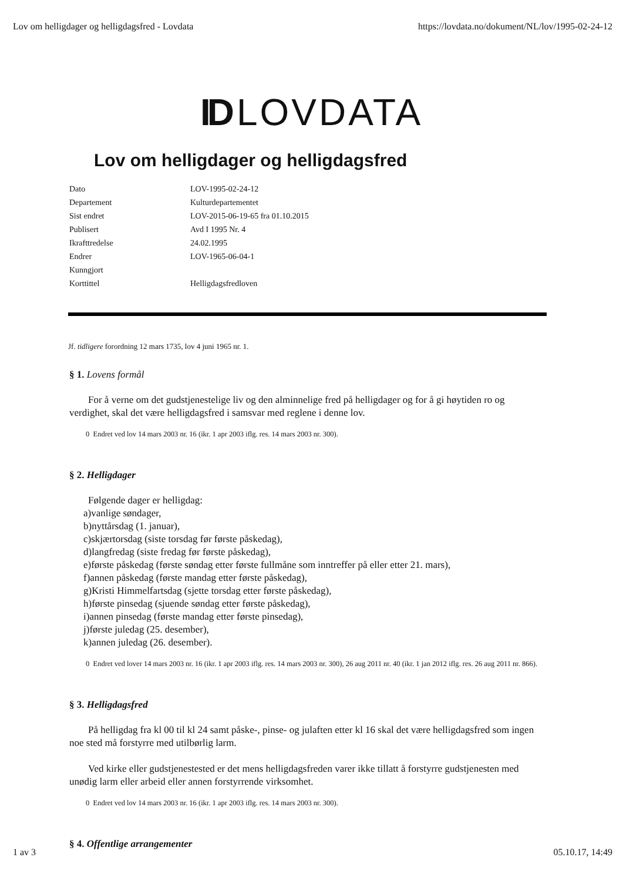Lov om helligdager og helligdagsfred - Lovdata https://lovdata.no/dokument/NL/lov/1995-02-24-12
ID LOVDATA
Lov om helligdager og helligdagsfred
| Dato | LOV-1995-02-24-12 |
| Departement | Kulturdepartementet |
| Sist endret | LOV-2015-06-19-65 fra 01.10.2015 |
| Publisert | Avd I 1995 Nr. 4 |
| Ikrafttredelse | 24.02.1995 |
| Endrer | LOV-1965-06-04-1 |
| Kunngjort | |
| Korttittel | Helligdagsfredloven |
Jf. tidligere forordning 12 mars 1735, lov 4 juni 1965 nr. 1.
§ 1. Lovens formål
For å verne om det gudstjenestelige liv og den alminnelige fred på helligdager og for å gi høytiden ro og verdighet, skal det være helligdagsfred i samsvar med reglene i denne lov.
0 Endret ved lov 14 mars 2003 nr. 16 (ikr. 1 apr 2003 iflg. res. 14 mars 2003 nr. 300).
§ 2. Helligdager
Følgende dager er helligdag:
a)vanlige søndager,
b)nyttårsdag (1. januar),
c)skjærtorsdag (siste torsdag før første påskedag),
d)langfredag (siste fredag før første påskedag),
e)første påskedag (første søndag etter første fullmåne som inntreffer på eller etter 21. mars),
f)annen påskedag (første mandag etter første påskedag),
g)Kristi Himmelfartsdag (sjette torsdag etter første påskedag),
h)første pinsedag (sjuende søndag etter første påskedag),
i)annen pinsedag (første mandag etter første pinsedag),
j)første juledag (25. desember),
k)annen juledag (26. desember).
0 Endret ved lover 14 mars 2003 nr. 16 (ikr. 1 apr 2003 iflg. res. 14 mars 2003 nr. 300), 26 aug 2011 nr. 40 (ikr. 1 jan 2012 iflg. res. 26 aug 2011 nr. 866).
§ 3. Helligdagsfred
På helligdag fra kl 00 til kl 24 samt påske-, pinse- og julaften etter kl 16 skal det være helligdagsfred som ingen noe sted må forstyrre med utilbørlig larm.
Ved kirke eller gudstjenestested er det mens helligdagsfreden varer ikke tillatt å forstyrre gudstjenesten med unødig larm eller arbeid eller annen forstyrrende virksomhet.
0 Endret ved lov 14 mars 2003 nr. 16 (ikr. 1 apr 2003 iflg. res. 14 mars 2003 nr. 300).
§ 4. Offentlige arrangementer
1 av 3 05.10.17, 14:49